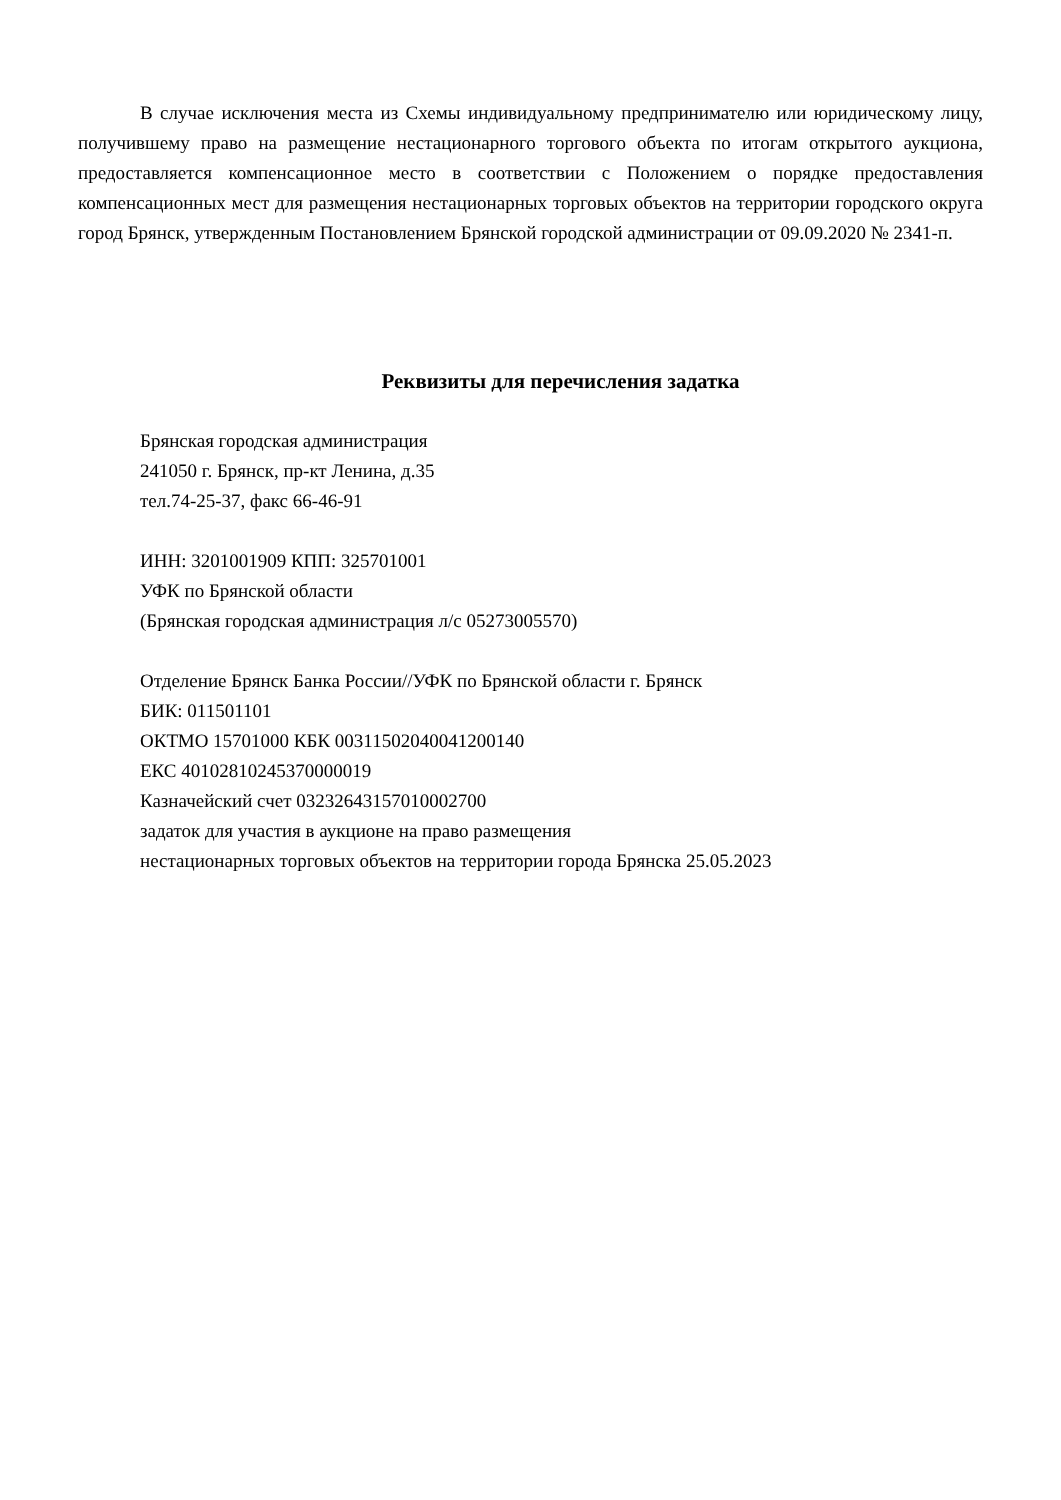В случае исключения места из Схемы индивидуальному предпринимателю или юридическому лицу, получившему право на размещение нестационарного торгового объекта по итогам открытого аукциона, предоставляется компенсационное место в соответствии с Положением о порядке предоставления компенсационных мест для размещения нестационарных торговых объектов на территории городского округа город Брянск, утвержденным Постановлением Брянской городской администрации от 09.09.2020 № 2341-п.
Реквизиты для перечисления задатка
Брянская городская администрация
241050 г. Брянск, пр-кт Ленина, д.35
тел.74-25-37, факс 66-46-91
ИНН: 3201001909 КПП: 325701001
УФК по Брянской области
(Брянская городская администрация л/с 05273005570)
Отделение Брянск Банка России//УФК по Брянской области г. Брянск
БИК: 011501101
ОКТМО 15701000 КБК 00311502040041200140
ЕКС 40102810245370000019
Казначейский счет 03232643157010002700
задаток для участия в аукционе на право размещения
нестационарных торговых объектов на территории города Брянска 25.05.2023